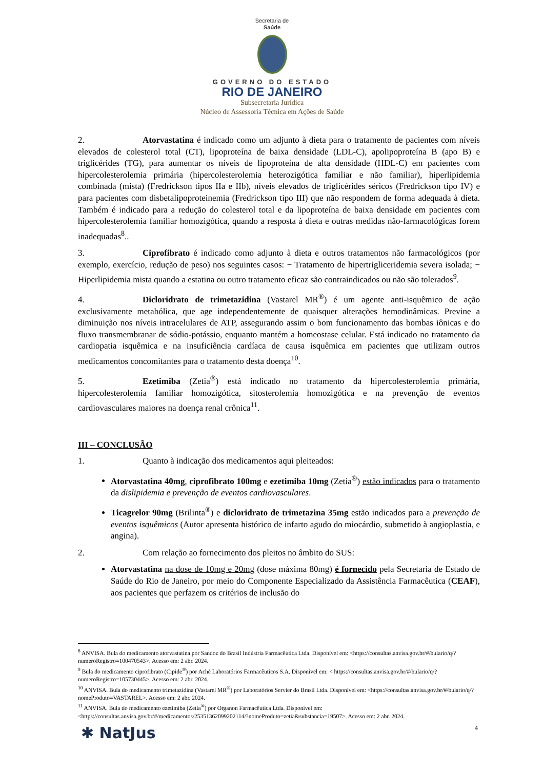Secretaria de
Saúde
GOVERNO DO ESTADO
RIO DE JANEIRO
Subsecretaria Jurídica
Núcleo de Assessoria Técnica em Ações de Saúde
2. Atorvastatina é indicado como um adjunto à dieta para o tratamento de pacientes com níveis elevados de colesterol total (CT), lipoproteína de baixa densidade (LDL-C), apolipoproteína B (apo B) e triglicérides (TG), para aumentar os níveis de lipoproteína de alta densidade (HDL-C) em pacientes com hipercolesterolemia primária (hipercolesterolemia heterozigótica familiar e não familiar), hiperlipidemia combinada (mista) (Fredrickson tipos IIa e IIb), níveis elevados de triglicérides séricos (Fredrickson tipo IV) e para pacientes com disbetalipoproteinemia (Fredrickson tipo III) que não respondem de forma adequada à dieta. Também é indicado para a redução do colesterol total e da lipoproteína de baixa densidade em pacientes com hipercolesterolemia familiar homozigótica, quando a resposta à dieta e outras medidas não-farmacológicas forem inadequadas<sup>8</sup>..
3. Ciprofibrato é indicado como adjunto à dieta e outros tratamentos não farmacológicos (por exemplo, exercício, redução de peso) nos seguintes casos: − Tratamento de hipertrigliceridemia severa isolada; − Hiperlipidemia mista quando a estatina ou outro tratamento eficaz são contraindicados ou não são tolerados<sup>9</sup>.
4. Dicloridrato de trimetazidina (Vastarel MR<sup>®</sup>) é um agente anti-isquêmico de ação exclusivamente metabólica, que age independentemente de quaisquer alterações hemodinâmicas. Previne a diminuição nos níveis intracelulares de ATP, assegurando assim o bom funcionamento das bombas iônicas e do fluxo transmembranar de sódio-potássio, enquanto mantém a homeostase celular. Está indicado no tratamento da cardiopatia isquêmica e na insuficiência cardíaca de causa isquêmica em pacientes que utilizam outros medicamentos concomitantes para o tratamento desta doença<sup>10</sup>.
5. Ezetimiba (Zetia<sup>®</sup>) está indicado no tratamento da hipercolesterolemia primária, hipercolesterolemia familiar homozigótica, sitosterolemia homozigótica e na prevenção de eventos cardiovasculares maiores na doença renal crônica<sup>11</sup>.
III – CONCLUSÃO
1. Quanto à indicação dos medicamentos aqui pleiteados:
Atorvastatina 40mg, ciprofibrato 100mg e ezetimiba 10mg (Zetia<sup>®</sup>) estão indicados para o tratamento da dislipidemia e prevenção de eventos cardiovasculares.
Ticagrelor 90mg (Brilinta<sup>®</sup>) e dicloridrato de trimetazina 35mg estão indicados para a prevenção de eventos isquêmicos (Autor apresenta histórico de infarto agudo do miocárdio, submetido à angioplastia, e angina).
2. Com relação ao fornecimento dos pleitos no âmbito do SUS:
Atorvastatina na dose de 10mg e 20mg (dose máxima 80mg) é fornecido pela Secretaria de Estado de Saúde do Rio de Janeiro, por meio do Componente Especializado da Assistência Farmacêutica (CEAF), aos pacientes que perfazem os critérios de inclusão do
<sup>8</sup> ANVISA. Bula do medicamento atorvastatina por Sandoz do Brasil Indústria Farmacêutica Ltda. Disponível em: <https://consultas.anvisa.gov.br/#/bulario/q/?numeroRegistro=100470543>. Acesso em: 2 abr. 2024.
<sup>9</sup> Bula do medicamento ciprofibrato (Cipide<sup>®</sup>) por Aché Laboratórios Farmacêuticos S.A. Disponível em: < https://consultas.anvisa.gov.br/#/bulario/q/?numeroRegistro=105730445>. Acesso em: 2 abr. 2024.
<sup>10</sup> ANVISA. Bula do medicamento trimetazidina (Vastarel MR<sup>®</sup>) por Laboratórios Servier do Brasil Ltda. Disponível em: <https://consultas.anvisa.gov.br/#/bulario/q/?nomeProduto=VASTAREL>. Acesso em: 2 abr. 2024.
<sup>11</sup> ANVISA. Bula do medicamento ezetimiba (Zetia<sup>®</sup>) por Organon Farmacêutica Ltda. Disponível em: <https://consultas.anvisa.gov.br/#/medicamentos/25351362099202114/?nomeProduto=zetia&substancia=19507>. Acesso em: 2 abr. 2024.
✱ NatJus 4